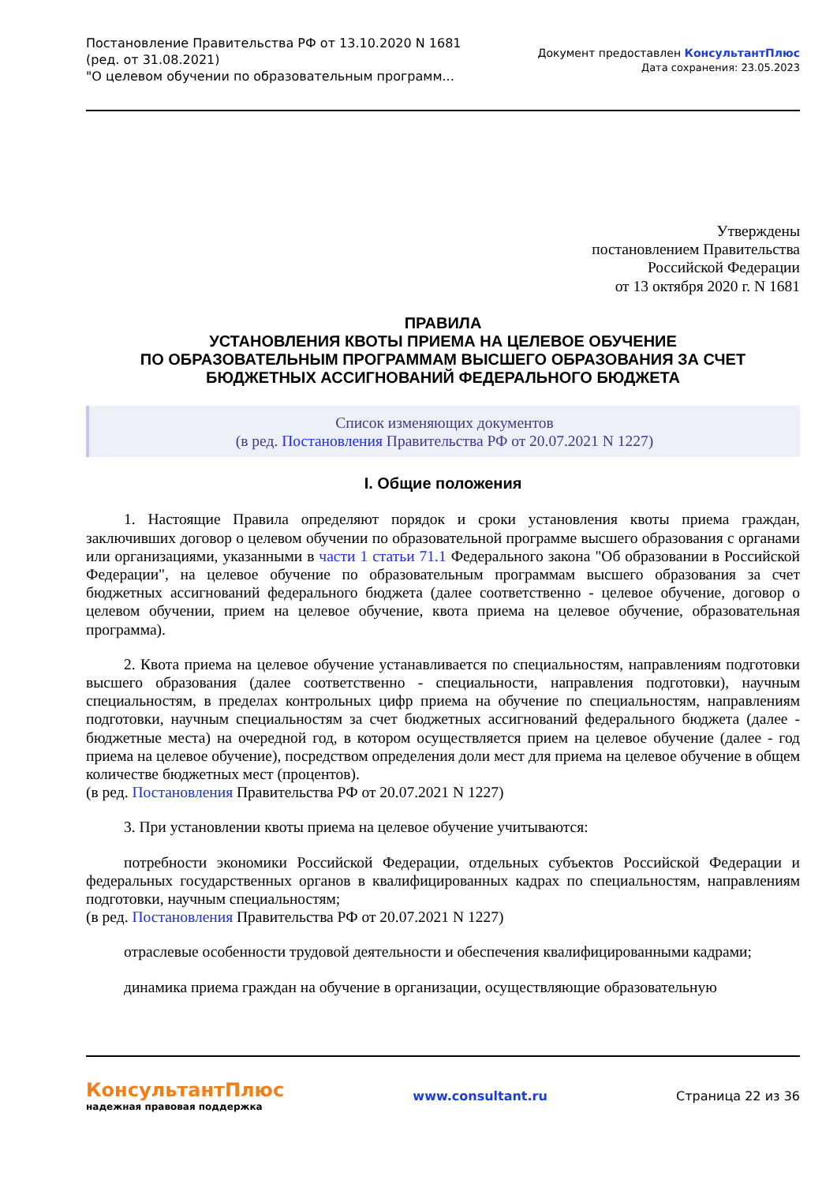Постановление Правительства РФ от 13.10.2020 N 1681
(ред. от 31.08.2021)
"О целевом обучении по образовательным программ...
Документ предоставлен КонсультантПлюс
Дата сохранения: 23.05.2023
Утверждены
постановлением Правительства
Российской Федерации
от 13 октября 2020 г. N 1681
ПРАВИЛА
УСТАНОВЛЕНИЯ КВОТЫ ПРИЕМА НА ЦЕЛЕВОЕ ОБУЧЕНИЕ
ПО ОБРАЗОВАТЕЛЬНЫМ ПРОГРАММАМ ВЫСШЕГО ОБРАЗОВАНИЯ ЗА СЧЕТ
БЮДЖЕТНЫХ АССИГНОВАНИЙ ФЕДЕРАЛЬНОГО БЮДЖЕТА
Список изменяющих документов
(в ред. Постановления Правительства РФ от 20.07.2021 N 1227)
I. Общие положения
1. Настоящие Правила определяют порядок и сроки установления квоты приема граждан, заключивших договор о целевом обучении по образовательной программе высшего образования с органами или организациями, указанными в части 1 статьи 71.1 Федерального закона "Об образовании в Российской Федерации", на целевое обучение по образовательным программам высшего образования за счет бюджетных ассигнований федерального бюджета (далее соответственно - целевое обучение, договор о целевом обучении, прием на целевое обучение, квота приема на целевое обучение, образовательная программа).
2. Квота приема на целевое обучение устанавливается по специальностям, направлениям подготовки высшего образования (далее соответственно - специальности, направления подготовки), научным специальностям, в пределах контрольных цифр приема на обучение по специальностям, направлениям подготовки, научным специальностям за счет бюджетных ассигнований федерального бюджета (далее - бюджетные места) на очередной год, в котором осуществляется прием на целевое обучение (далее - год приема на целевое обучение), посредством определения доли мест для приема на целевое обучение в общем количестве бюджетных мест (процентов).
(в ред. Постановления Правительства РФ от 20.07.2021 N 1227)
3. При установлении квоты приема на целевое обучение учитываются:
потребности экономики Российской Федерации, отдельных субъектов Российской Федерации и федеральных государственных органов в квалифицированных кадрах по специальностям, направлениям подготовки, научным специальностям;
(в ред. Постановления Правительства РФ от 20.07.2021 N 1227)
отраслевые особенности трудовой деятельности и обеспечения квалифицированными кадрами;
динамика приема граждан на обучение в организации, осуществляющие образовательную
КонсультантПлюс
надежная правовая поддержка
www.consultant.ru Страница 22 из 36